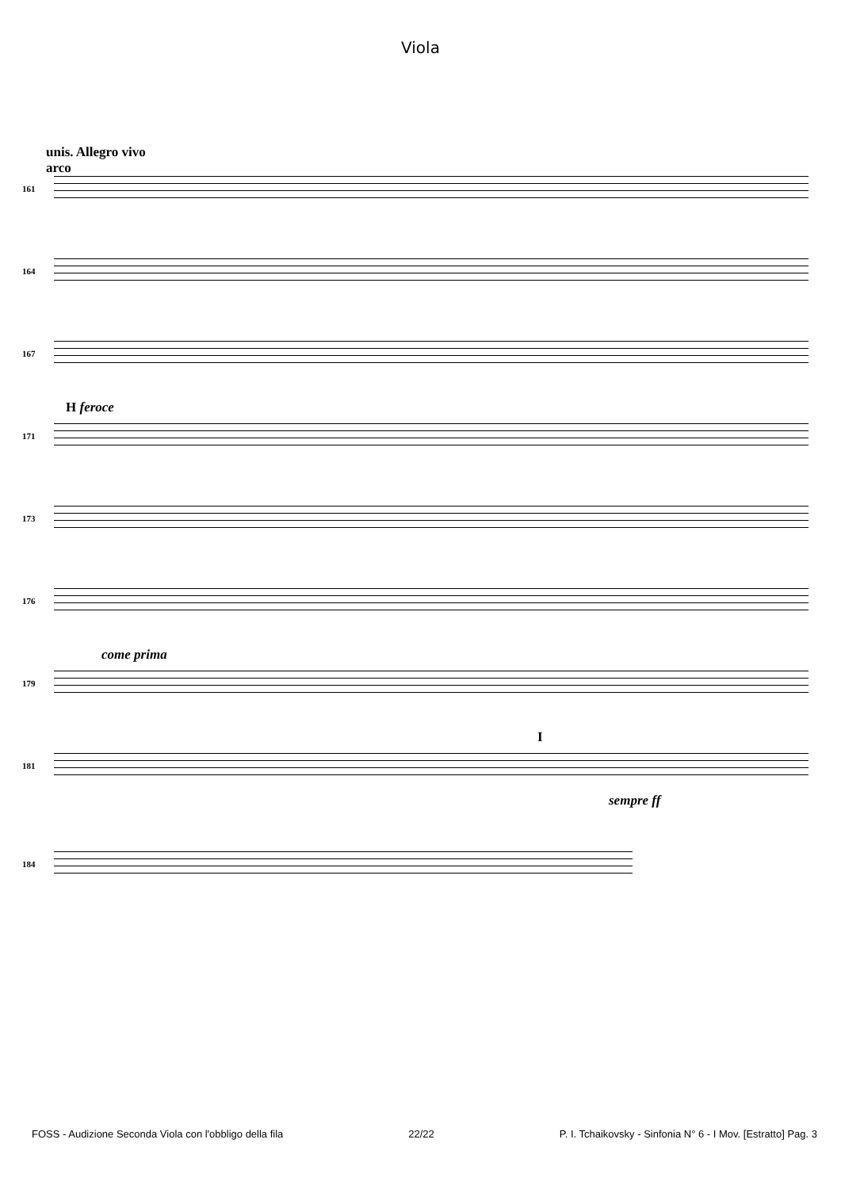Viola
unis. Allegro vivo
arco
161
164
167
H feroce
171
173
176
come prima
179
I
sempre ff
181
184
FOSS - Audizione Seconda Viola con l'obbligo della fila 22/22 P. I. Tchaikovsky - Sinfonia N° 6 - I Mov. [Estratto] Pag. 3